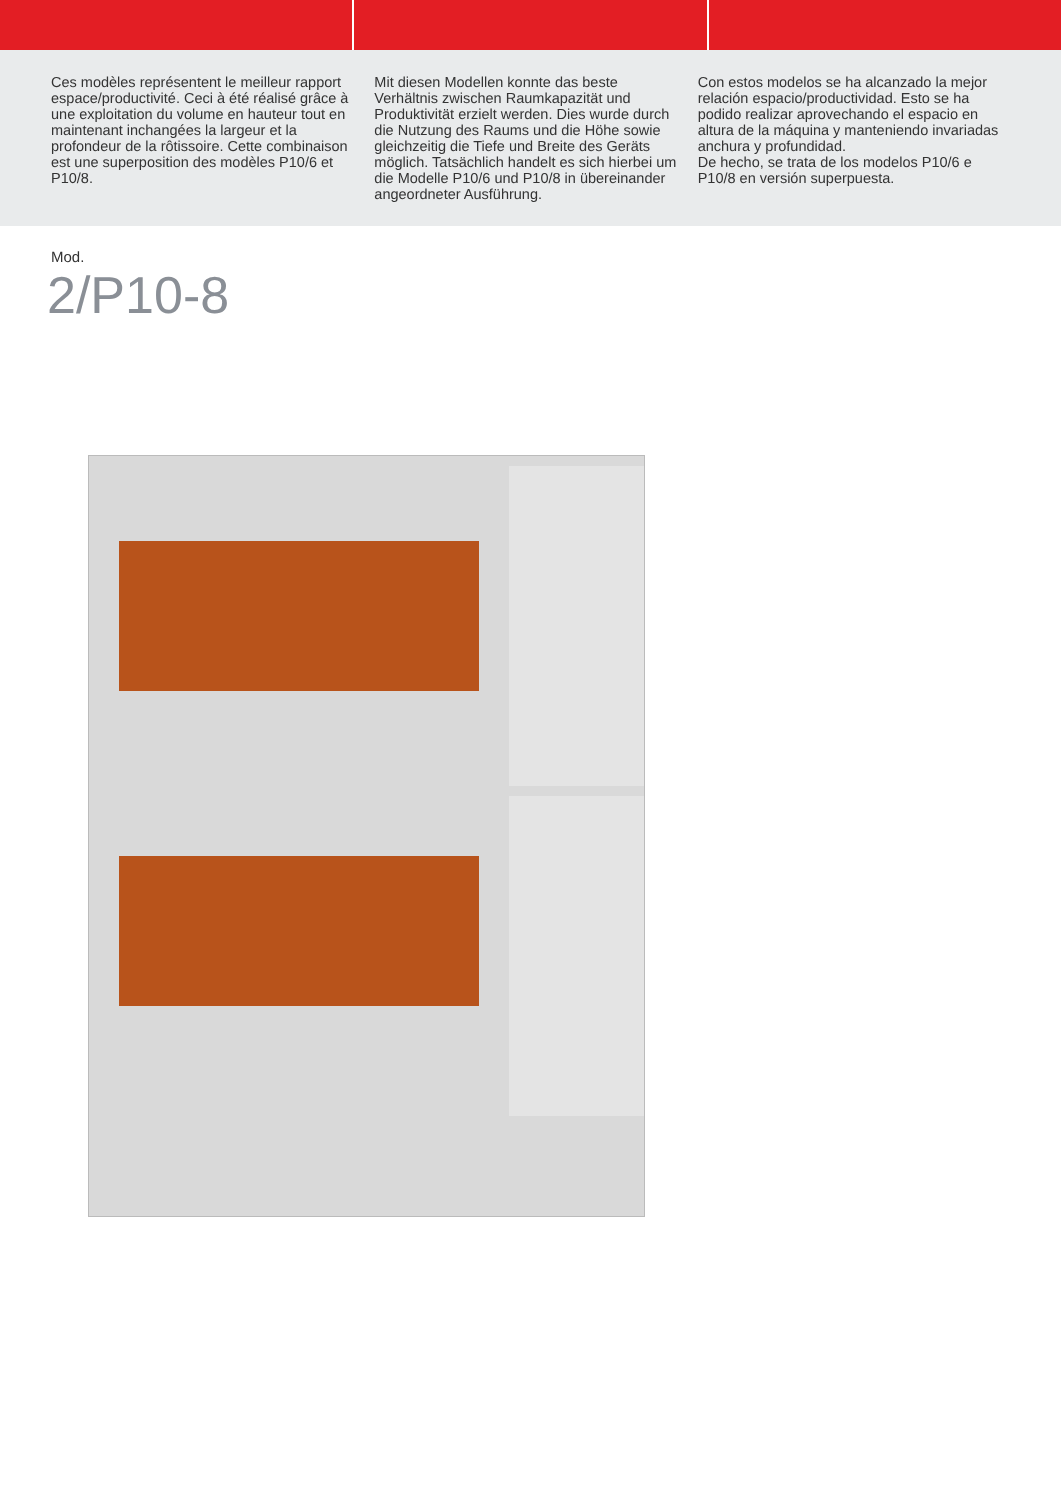Ces modèles représentent le meilleur rapport espace/productivité. Ceci à été réalisé grâce à une exploitation du volume en hauteur tout en maintenant inchangées la largeur et la profondeur de la rôtissoire. Cette combinaison est une superposition des modèles P10/6 et P10/8.
Mit diesen Modellen konnte das beste Verhältnis zwischen Raumkapazität und Produktivität erzielt werden. Dies wurde durch die Nutzung des Raums und die Höhe sowie gleichzeitig die Tiefe und Breite des Geräts möglich. Tatsächlich handelt es sich hierbei um die Modelle P10/6 und P10/8 in übereinander angeordneter Ausführung.
Con estos modelos se ha alcanzado la mejor relación espacio/productividad. Esto se ha podido realizar aprovechando el espacio en altura de la máquina y manteniendo invariadas anchura y profundidad.
De hecho, se trata de los modelos P10/6 e P10/8 en versión superpuesta.
Mod.
2/P10-8